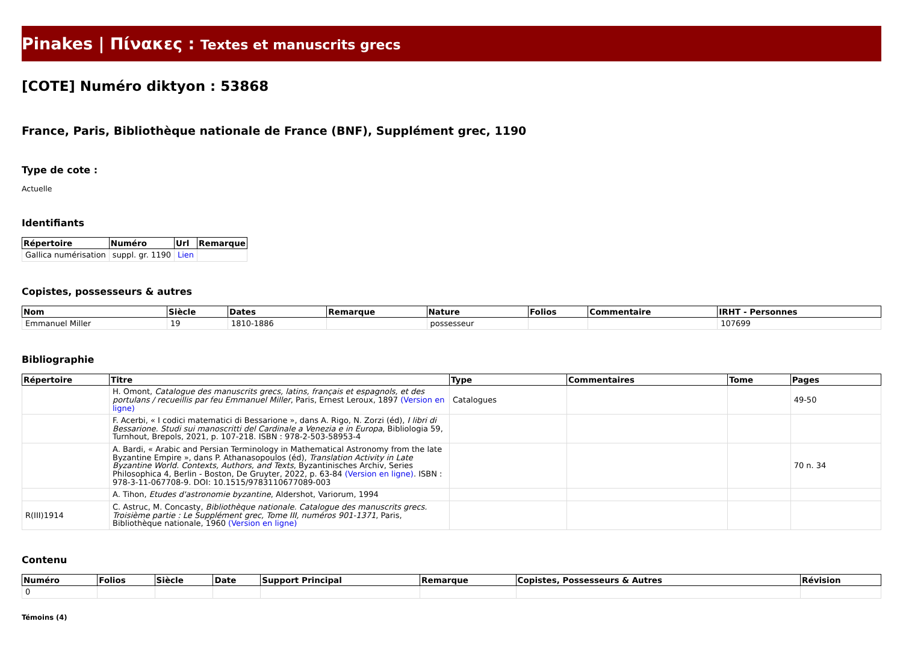Pinakes | Πίνακες : Textes et manuscrits grecs
[COTE] Numéro diktyon : 53868
France, Paris, Bibliothèque nationale de France (BNF), Supplément grec, 1190
Type de cote :
Actuelle
Identifiants
| Répertoire | Numéro | Url | Remarque |
| --- | --- | --- | --- |
| Gallica numérisation | suppl. gr. 1190 | Lien | |
Copistes, possesseurs & autres
| Nom | Siècle | Dates | Remarque | Nature | Folios | Commentaire | IRHT - Personnes |
| --- | --- | --- | --- | --- | --- | --- | --- |
| Emmanuel Miller | 19 | 1810-1886 | | possesseur | | | 107699 |
Bibliographie
| Répertoire | Titre | Type | Commentaires | Tome | Pages |
| --- | --- | --- | --- | --- | --- |
| | H. Omont, Catalogue des manuscrits grecs, latins, français et espagnols, et des portulans / recueillis par feu Emmanuel Miller , Paris, Ernest Leroux, 1897 (Version en ligne) | Catalogues | | | 49-50 |
| | F. Acerbi, « I codici matematici di Bessarione », dans A. Rigo, N. Zorzi (éd), I libri di Bessarione. Studi sui manoscritti del Cardinale a Venezia e in Europa , Bibliologia 59, Turnhout, Brepols, 2021, p. 107-218. ISBN : 978-2-503-58953-4 | | | | |
| | A. Bardi, « Arabic and Persian Terminology in Mathematical Astronomy from the late Byzantine Empire », dans P. Athanasopoulos (éd), Translation Activity in Late Byzantine World. Contexts, Authors, and Texts , Byzantinisches Archiv, Series Philosophica 4, Berlin - Boston, De Gruyter, 2022, p. 63-84 (Version en ligne) . ISBN : 978-3-11-067708-9. DOI: 10.1515/9783110677089-003 | | | | 70 n. 34 |
| | A. Tihon, Etudes d'astronomie byzantine , Aldershot, Variorum, 1994 | | | | |
| R(III)1914 | C. Astruc, M. Concasty, Bibliothèque nationale. Catalogue des manuscrits grecs. Troisième partie : Le Supplément grec, Tome III, numéros 901-1371 , Paris, Bibliothèque nationale, 1960 (Version en ligne) | | | | |
Contenu
| Numéro | Folios | Siècle | Date | Support Principal | Remarque | Copistes, Possesseurs & Autres | Révision |
| --- | --- | --- | --- | --- | --- | --- | --- |
| 0 | | | | | | | |
Témoins (4)